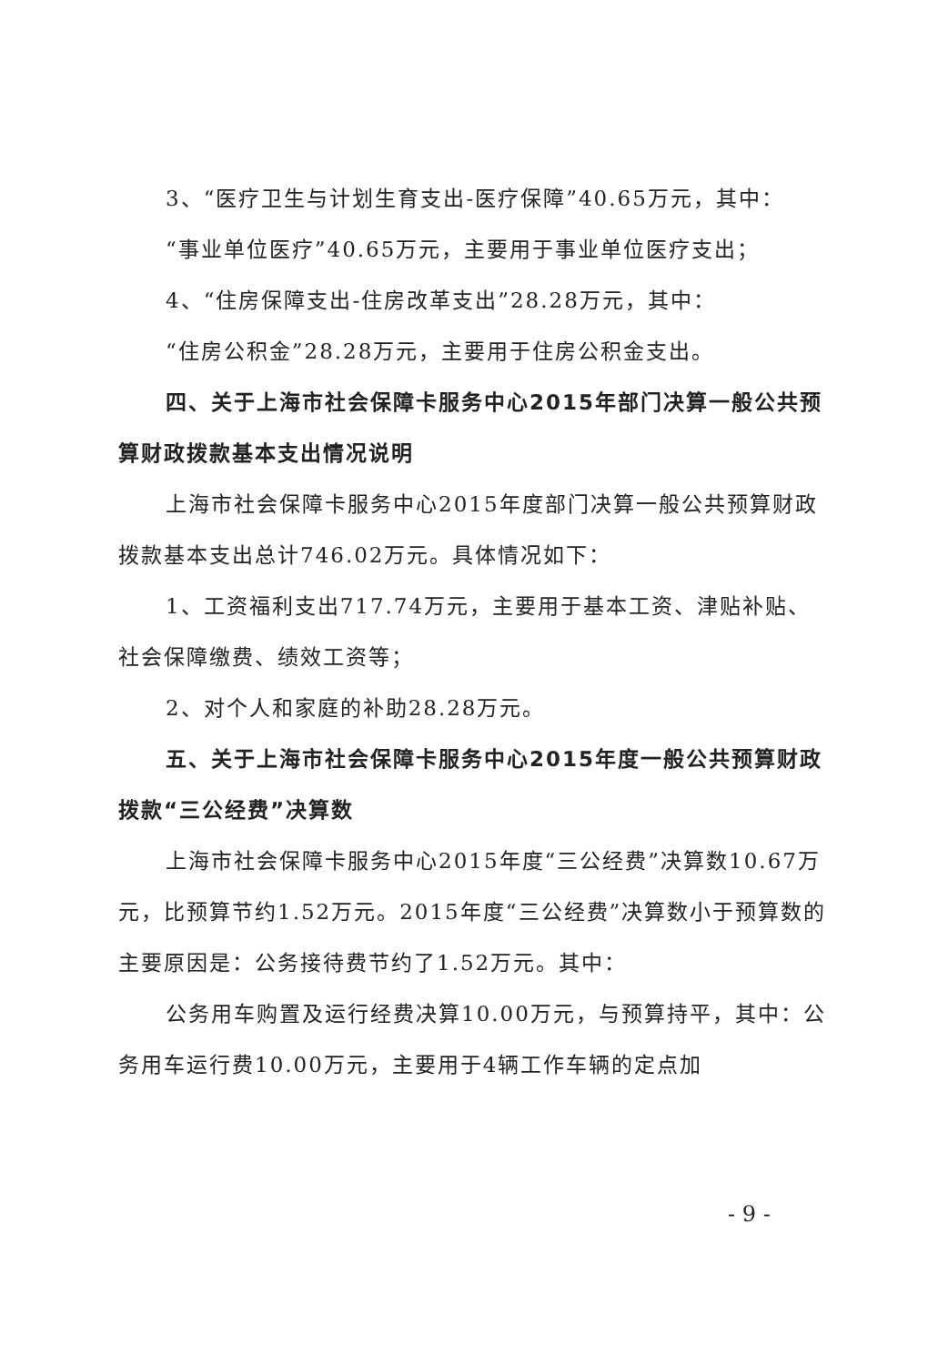3、“医疗卫生与计划生育支出-医疗保障”40.65万元，其中：
“事业单位医疗”40.65万元，主要用于事业单位医疗支出；
4、“住房保障支出-住房改革支出”28.28万元，其中：
“住房公积金”28.28万元，主要用于住房公积金支出。
四、关于上海市社会保障卡服务中心2015年部门决算一般公共预算财政拨款基本支出情况说明
上海市社会保障卡服务中心2015年度部门决算一般公共预算财政拨款基本支出总计746.02万元。具体情况如下：
1、工资福利支出717.74万元，主要用于基本工资、津贴补贴、社会保障缴费、绩效工资等；
2、对个人和家庭的补助28.28万元。
五、关于上海市社会保障卡服务中心2015年度一般公共预算财政拨款“三公经费”决算数
上海市社会保障卡服务中心2015年度“三公经费”决算数10.67万元，比预算节约1.52万元。2015年度“三公经费”决算数小于预算数的主要原因是：公务接待费节约了1.52万元。其中：
公务用车购置及运行经费决算10.00万元，与预算持平，其中：公务用车运行费10.00万元，主要用于4辆工作车辆的定点加
- 9 -